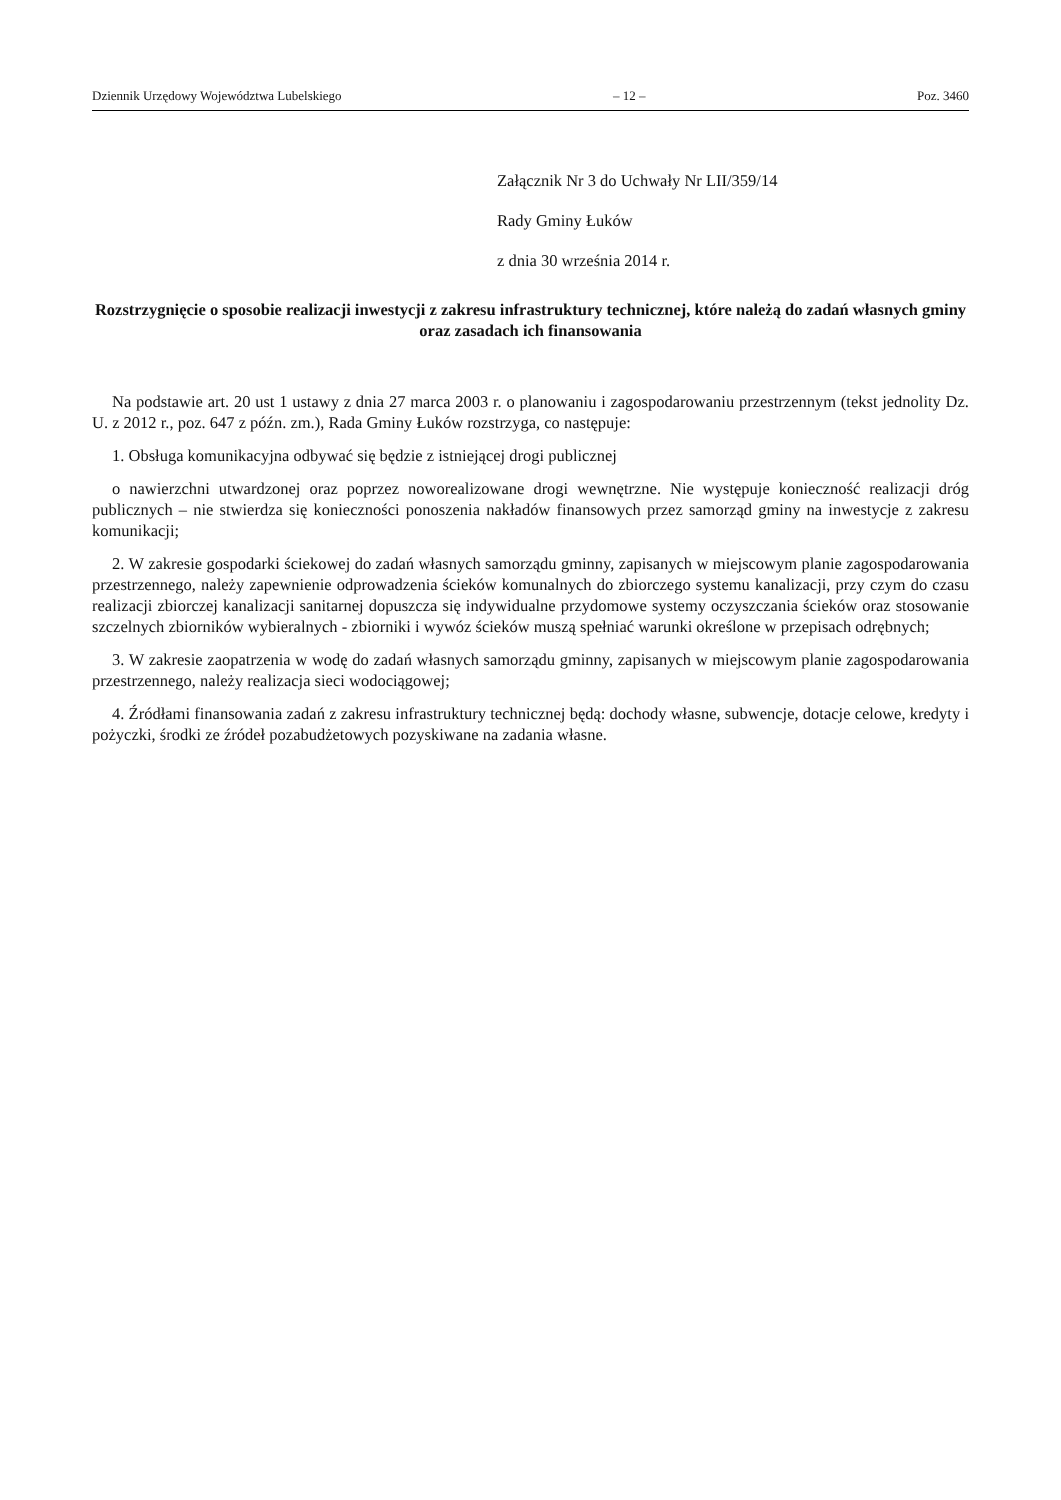Dziennik Urzędowy Województwa Lubelskiego – 12 – Poz. 3460
Załącznik Nr 3 do Uchwały Nr LII/359/14
Rady Gminy Łuków
z dnia 30 września 2014 r.
Rozstrzygnięcie o sposobie realizacji inwestycji z zakresu infrastruktury technicznej, które należą do zadań własnych gminy oraz zasadach ich finansowania
Na podstawie art. 20 ust 1 ustawy z dnia 27 marca 2003 r. o planowaniu i zagospodarowaniu przestrzennym (tekst jednolity Dz. U. z 2012 r., poz. 647 z późn. zm.), Rada Gminy Łuków rozstrzyga, co następuje:
1. Obsługa komunikacyjna odbywać się będzie z istniejącej drogi publicznej
o nawierzchni utwardzonej oraz poprzez noworealizowane drogi wewnętrzne. Nie występuje konieczność realizacji dróg publicznych – nie stwierdza się konieczności ponoszenia nakładów finansowych przez samorząd gminy na inwestycje z zakresu komunikacji;
2. W zakresie gospodarki ściekowej do zadań własnych samorządu gminny, zapisanych w miejscowym planie zagospodarowania przestrzennego, należy zapewnienie odprowadzenia ścieków komunalnych do zbiorczego systemu kanalizacji, przy czym do czasu realizacji zbiorczej kanalizacji sanitarnej dopuszcza się indywidualne przydomowe systemy oczyszczania ścieków oraz stosowanie szczelnych zbiorników wybieralnych - zbiorniki i wywóz ścieków muszą spełniać warunki określone w przepisach odrębnych;
3. W zakresie zaopatrzenia w wodę do zadań własnych samorządu gminny, zapisanych w miejscowym planie zagospodarowania przestrzennego, należy realizacja sieci wodociągowej;
4. Źródłami finansowania zadań z zakresu infrastruktury technicznej będą: dochody własne, subwencje, dotacje celowe, kredyty i pożyczki, środki ze źródeł pozabudżetowych pozyskiwane na zadania własne.